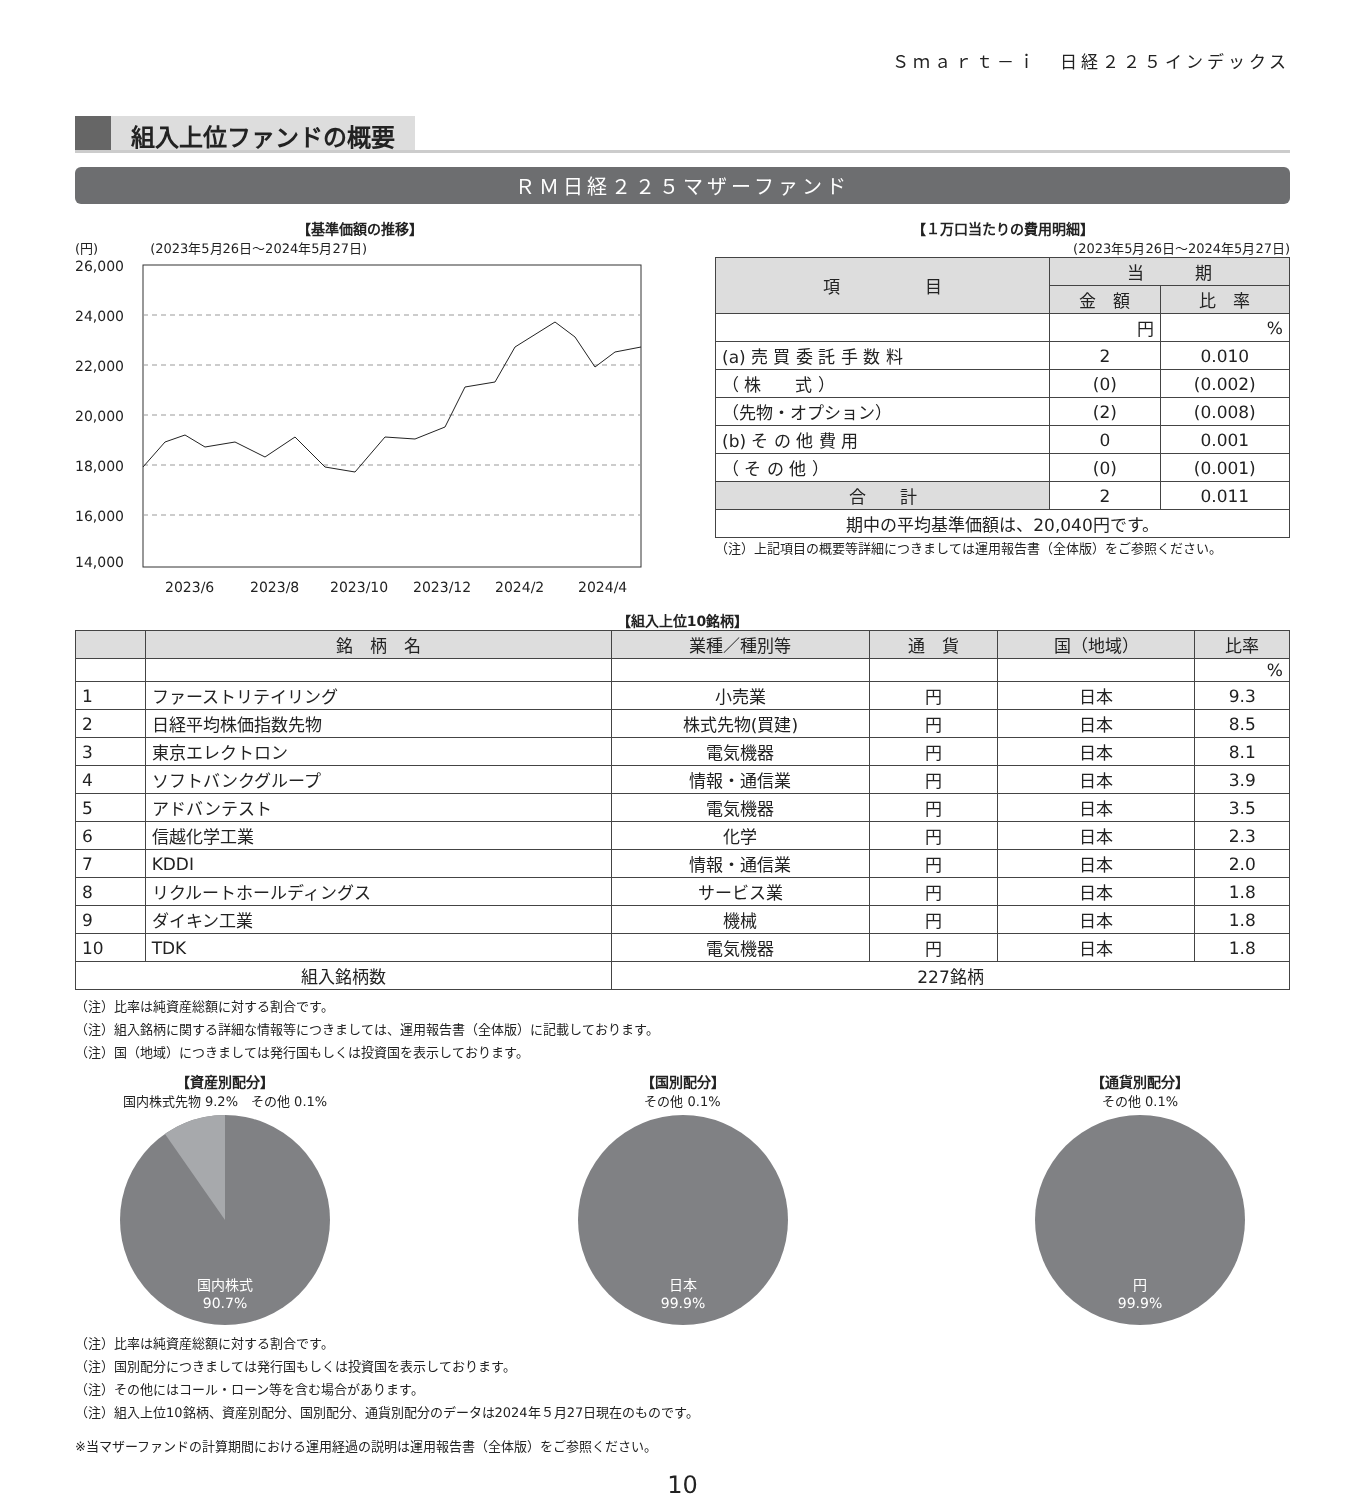Ｓｍａｒｔ－ｉ　日経２２５インデックス
組入上位ファンドの概要
ＲＭ日経２２５マザーファンド
【基準価額の推移】
(円)　　　　(2023年5月26日～2024年5月27日)
26,000
24,000
22,000
20,000
18,000
16,000
14,000
2023/6
2023/8
2023/10
2023/12
2024/2
2024/4
【１万口当たりの費用明細】
(2023年5月26日～2024年5月27日)
| 項 目 | 当 期 | |
| --- | --- | --- |
| | 金 額 | 比 率 |
| | 円 | % |
| (a) 売 買 委 託 手 数 料 | 2 | 0.010 |
| （ 株 式 ） | (0) | (0.002) |
| （先物・オプション） | (2) | (0.008) |
| (b) そ の 他 費 用 | 0 | 0.001 |
| （ そ の 他 ） | (0) | (0.001) |
| 合 計 | 2 | 0.011 |
| 期中の平均基準価額は、20,040円です。 | | |
（注）上記項目の概要等詳細につきましては運用報告書（全体版）をご参照ください。
【組入上位10銘柄】
| | 銘 柄 名 | 業種／種別等 | 通 貨 | 国（地域） | 比率 |
| --- | --- | --- | --- | --- | --- |
| | | | | | % |
| 1 | ファーストリテイリング | 小売業 | 円 | 日本 | 9.3 |
| 2 | 日経平均株価指数先物 | 株式先物(買建) | 円 | 日本 | 8.5 |
| 3 | 東京エレクトロン | 電気機器 | 円 | 日本 | 8.1 |
| 4 | ソフトバンクグループ | 情報・通信業 | 円 | 日本 | 3.9 |
| 5 | アドバンテスト | 電気機器 | 円 | 日本 | 3.5 |
| 6 | 信越化学工業 | 化学 | 円 | 日本 | 2.3 |
| 7 | KDDI | 情報・通信業 | 円 | 日本 | 2.0 |
| 8 | リクルートホールディングス | サービス業 | 円 | 日本 | 1.8 |
| 9 | ダイキン工業 | 機械 | 円 | 日本 | 1.8 |
| 10 | TDK | 電気機器 | 円 | 日本 | 1.8 |
| 組入銘柄数 | | 227銘柄 | | | |
（注）比率は純資産総額に対する割合です。
（注）組入銘柄に関する詳細な情報等につきましては、運用報告書（全体版）に記載しております。
（注）国（地域）につきましては発行国もしくは投資国を表示しております。
【資産別配分】
国内株式先物 9.2%　その他 0.1%
国内株式
90.7%
【国別配分】
その他 0.1%
日本
99.9%
【通貨別配分】
その他 0.1%
円
99.9%
（注）比率は純資産総額に対する割合です。
（注）国別配分につきましては発行国もしくは投資国を表示しております。
（注）その他にはコール・ローン等を含む場合があります。
（注）組入上位10銘柄、資産別配分、国別配分、通貨別配分のデータは2024年５月27日現在のものです。
※当マザーファンドの計算期間における運用経過の説明は運用報告書（全体版）をご参照ください。
10